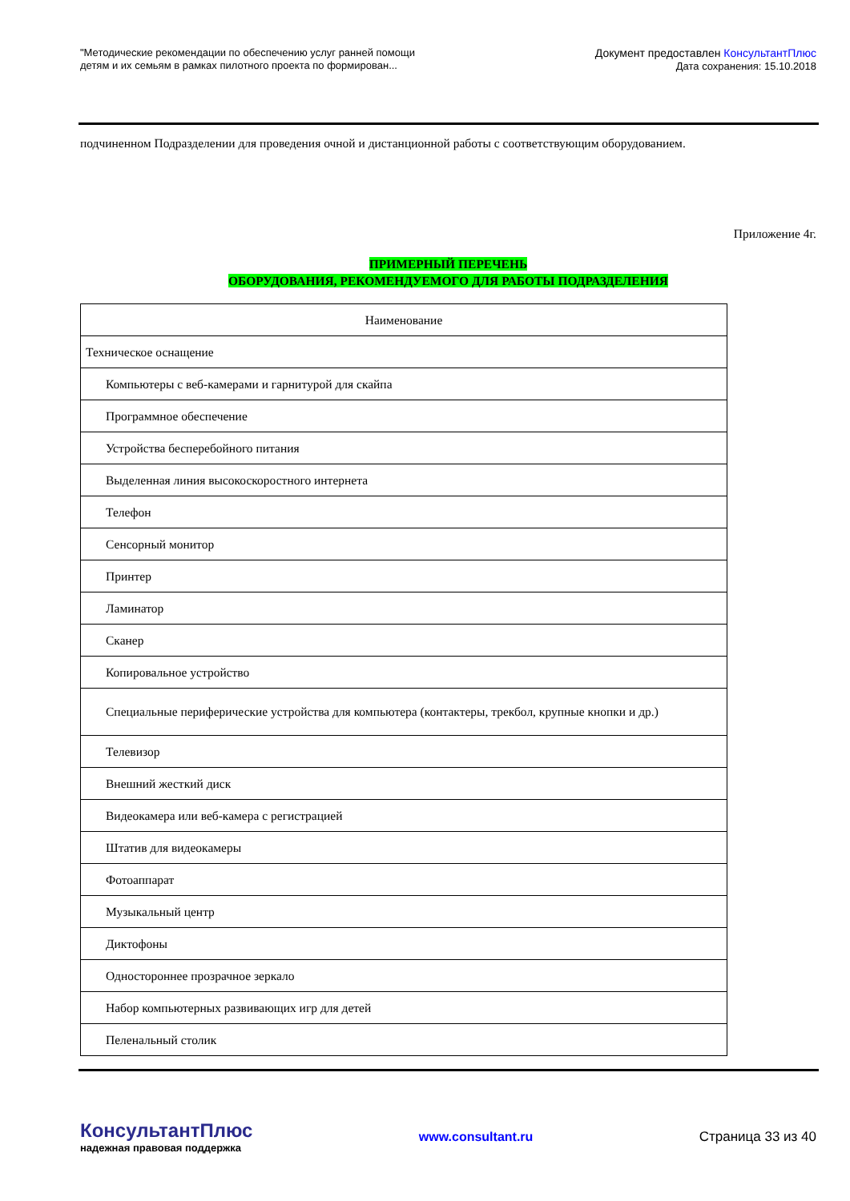"Методические рекомендации по обеспечению услуг ранней помощи
детям и их семьям в рамках пилотного проекта по формирован...
Документ предоставлен КонсультантПлюс
Дата сохранения: 15.10.2018
подчиненном Подразделении для проведения очной и дистанционной работы с соответствующим оборудованием.
Приложение 4г.
ПРИМЕРНЫЙ ПЕРЕЧЕНЬ
ОБОРУДОВАНИЯ, РЕКОМЕНДУЕМОГО ДЛЯ РАБОТЫ ПОДРАЗДЕЛЕНИЯ
| Наименование |
| --- |
| Техническое оснащение |
| Компьютеры с веб-камерами и гарнитурой для скайпа |
| Программное обеспечение |
| Устройства бесперебойного питания |
| Выделенная линия высокоскоростного интернета |
| Телефон |
| Сенсорный монитор |
| Принтер |
| Ламинатор |
| Сканер |
| Копировальное устройство |
| Специальные периферические устройства для компьютера (контактеры, трекбол, крупные кнопки и др.) |
| Телевизор |
| Внешний жесткий диск |
| Видеокамера или веб-камера с регистрацией |
| Штатив для видеокамеры |
| Фотоаппарат |
| Музыкальный центр |
| Диктофоны |
| Одностороннее прозрачное зеркало |
| Набор компьютерных развивающих игр для детей |
| Пеленальный столик |
КонсультантПлюс
надежная правовая поддержка
www.consultant.ru Страница 33 из 40